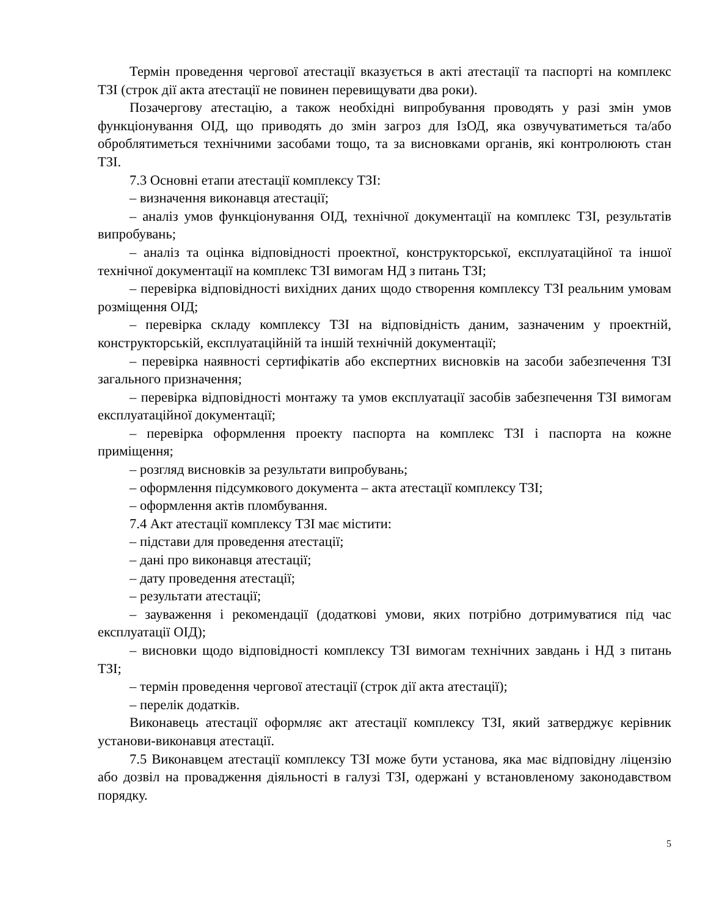Термін проведення чергової атестації вказується в акті атестації та паспорті на комплекс ТЗІ (строк дії акта атестації не повинен перевищувати два роки).
Позачергову атестацію, а також необхідні випробування проводять у разі змін умов функціонування ОІД, що приводять до змін загроз для ІзОД, яка озвучуватиметься та/або оброблятиметься технічними засобами тощо, та за висновками органів, які контролюють стан ТЗІ.
7.3 Основні етапи атестації комплексу ТЗІ:
– визначення виконавця атестації;
– аналіз умов функціонування ОІД, технічної документації на комплекс ТЗІ, результатів випробувань;
– аналіз та оцінка відповідності проектної, конструкторської, експлуатаційної та іншої технічної документації на комплекс ТЗІ вимогам НД з питань ТЗІ;
– перевірка відповідності вихідних даних щодо створення комплексу ТЗІ реальним умовам розміщення ОІД;
– перевірка складу комплексу ТЗІ на відповідність даним, зазначеним у проектній, конструкторській, експлуатаційній та іншій технічній документації;
– перевірка наявності сертифікатів або експертних висновків на засоби забезпечення ТЗІ загального призначення;
– перевірка відповідності монтажу та умов експлуатації засобів забезпечення ТЗІ вимогам експлуатаційної документації;
– перевірка оформлення проекту паспорта на комплекс ТЗІ і паспорта на кожне приміщення;
– розгляд висновків за результати випробувань;
– оформлення підсумкового документа – акта атестації комплексу ТЗІ;
– оформлення актів пломбування.
7.4 Акт атестації комплексу ТЗІ має містити:
– підстави для проведення атестації;
– дані про виконавця атестації;
– дату проведення атестації;
– результати атестації;
– зауваження і рекомендації (додаткові умови, яких потрібно дотримуватися під час експлуатації ОІД);
– висновки щодо відповідності комплексу ТЗІ вимогам технічних завдань і НД з питань ТЗІ;
– термін проведення чергової атестації (строк дії акта атестації);
– перелік додатків.
Виконавець атестації оформляє акт атестації комплексу ТЗІ, який затверджує керівник установи-виконавця атестації.
7.5 Виконавцем атестації комплексу ТЗІ може бути установа, яка має відповідну ліцензію або дозвіл на провадження діяльності в галузі ТЗІ, одержані у встановленому законодавством порядку.
5